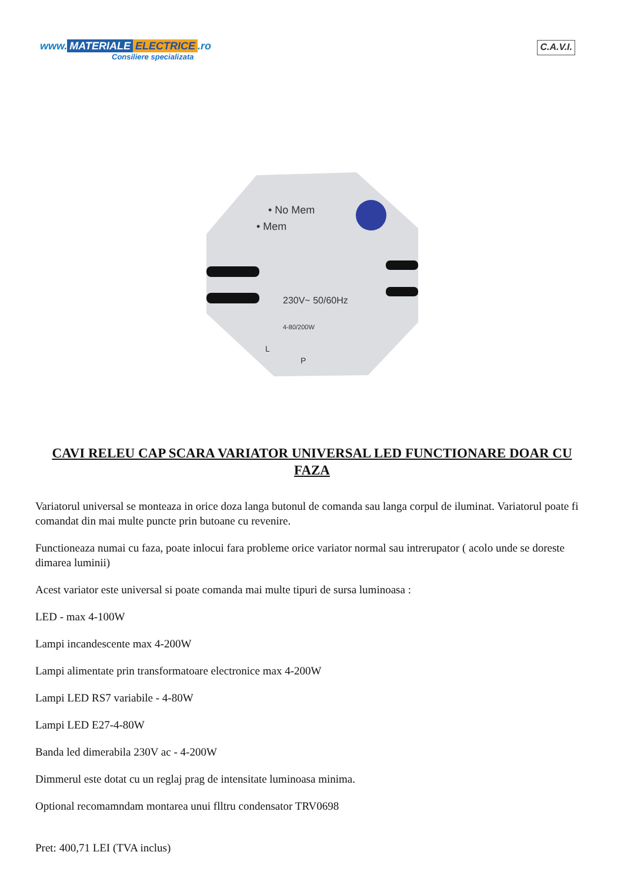www. MATERIALE ELECTRICE.ro
Consiliere specializata
C.A.V.I.
• No Mem
• Mem
230V~ 50/60Hz
4-80/200W
L
P
CAVI RELEU CAP SCARA VARIATOR UNIVERSAL LED FUNCTIONARE DOAR CU FAZA
Variatorul universal se monteaza in orice doza langa butonul de comanda sau langa corpul de iluminat. Variatorul poate fi comandat din mai multe puncte prin butoane cu revenire.
Functioneaza numai cu faza, poate inlocui fara probleme orice variator normal sau intrerupator ( acolo unde se doreste dimarea luminii)
Acest variator este universal si poate comanda mai multe tipuri de sursa luminoasa :
LED - max 4-100W
Lampi incandescente max 4-200W
Lampi alimentate prin transformatoare electronice max 4-200W
Lampi LED RS7 variabile - 4-80W
Lampi LED E27-4-80W
Banda led dimerabila 230V ac - 4-200W
Dimmerul este dotat cu un reglaj prag de intensitate luminoasa minima.
Optional recomamndam montarea unui flltru condensator TRV0698
Pret: 400,71 LEI (TVA inclus)